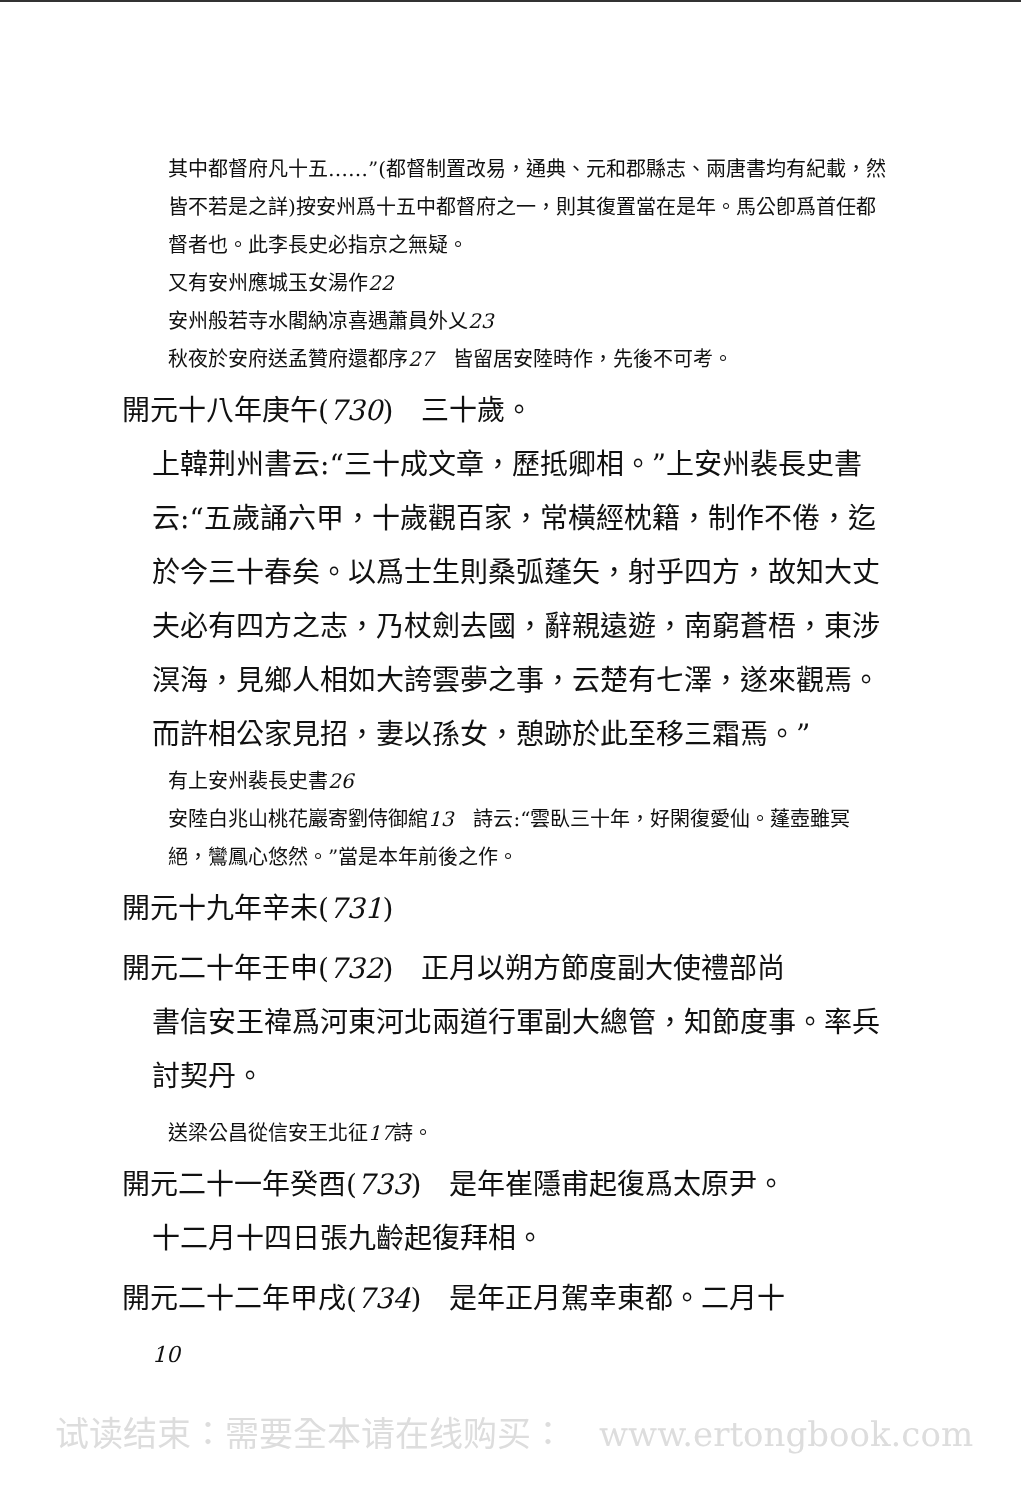其中都督府凡十五……”(都督制置改易，通典、元和郡縣志、兩唐書均有紀載，然皆不若是之詳)按安州爲十五中都督府之一，則其復置當在是年。馬公卽爲首任都督者也。此李長史必指京之無疑。
又有安州應城玉女湯作22
安州般若寺水閣納凉喜遇蕭員外乂23
秋夜於安府送孟贊府還都序27　皆留居安陸時作，先後不可考。
開元十八年庚午(730)　三十歲。
上韓荆州書云:“三十成文章，歷抵卿相。”上安州裴長史書云:“五歲誦六甲，十歲觀百家，常橫經枕籍，制作不倦，迄於今三十春矣。以爲士生則桑弧蓬矢，射乎四方，故知大丈夫必有四方之志，乃杖劍去國，辭親遠遊，南窮蒼梧，東涉溟海，見鄉人相如大誇雲夢之事，云楚有七澤，遂來觀焉。而許相公家見招，妻以孫女，憩跡於此至移三霜焉。”
有上安州裴長史書26
安陸白兆山桃花巖寄劉侍御綰13　詩云:“雲臥三十年，好閑復愛仙。蓬壺雖冥絕，鸞鳳心悠然。”當是本年前後之作。
開元十九年辛未(731)
開元二十年壬申(732)　正月以朔方節度副大使禮部尚
書信安王禕爲河東河北兩道行軍副大總管，知節度事。率兵討契丹。
送梁公昌從信安王北征17詩。
開元二十一年癸酉(733)　是年崔隱甫起復爲太原尹。
十二月十四日張九齡起復拜相。
開元二十二年甲戌(734)　是年正月駕幸東都。二月十
10
试读结束：需要全本请在线购买：　www.ertongbook.com